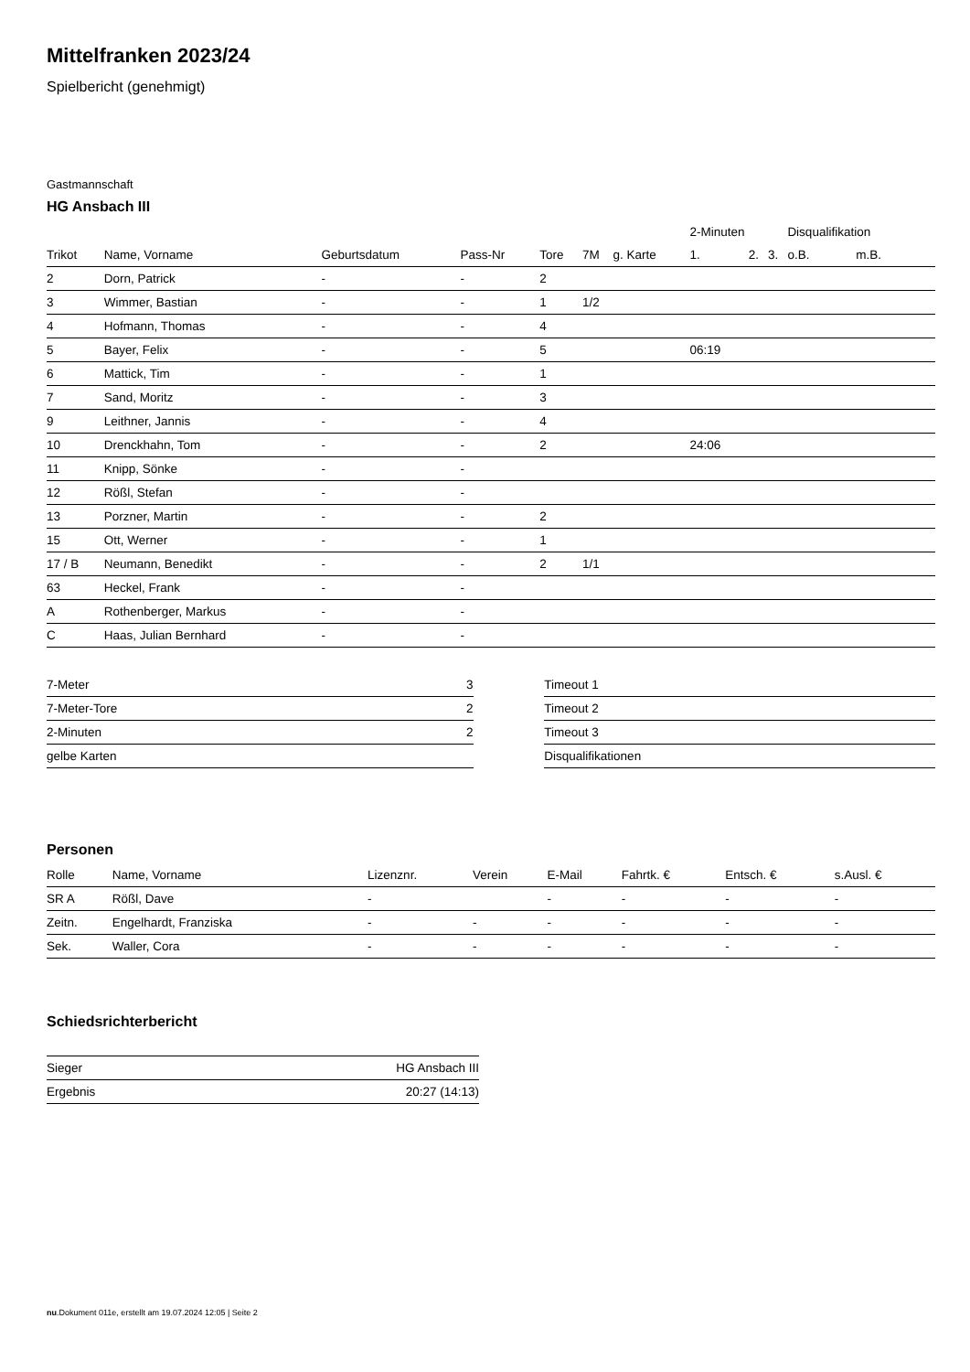Mittelfranken 2023/24
Spielbericht (genehmigt)
Gastmannschaft
HG Ansbach III
| | | | | | | | 2-Minuten | | | Disqualifikation | |
| --- | --- | --- | --- | --- | --- | --- | --- | --- | --- | --- | --- |
| Trikot | Name, Vorname | Geburtsdatum | Pass-Nr | Tore | 7M | g. Karte | 1. | 2. | 3. | o.B. | m.B. |
| 2 | Dorn, Patrick | - | - | 2 | | | | | | | |
| 3 | Wimmer, Bastian | - | - | 1 | 1/2 | | | | | | |
| 4 | Hofmann, Thomas | - | - | 4 | | | | | | | |
| 5 | Bayer, Felix | - | - | 5 | | | 06:19 | | | | |
| 6 | Mattick, Tim | - | - | 1 | | | | | | | |
| 7 | Sand, Moritz | - | - | 3 | | | | | | | |
| 9 | Leithner, Jannis | - | - | 4 | | | | | | | |
| 10 | Drenckhahn, Tom | - | - | 2 | | | 24:06 | | | | |
| 11 | Knipp, Sönke | - | - | | | | | | | | |
| 12 | Rößl, Stefan | - | - | | | | | | | | |
| 13 | Porzner, Martin | - | - | 2 | | | | | | | |
| 15 | Ott, Werner | - | - | 1 | | | | | | | |
| 17 / B | Neumann, Benedikt | - | - | 2 | 1/1 | | | | | | |
| 63 | Heckel, Frank | - | - | | | | | | | | |
| A | Rothenberger, Markus | - | - | | | | | | | | |
| C | Haas, Julian Bernhard | - | - | | | | | | | | |
| 7-Meter | 3 |
| 7-Meter-Tore | 2 |
| 2-Minuten | 2 |
| gelbe Karten | |
| Timeout 1 |
| Timeout 2 |
| Timeout 3 |
| Disqualifikationen |
Personen
| Rolle | Name, Vorname | Lizenznr. | Verein | E-Mail | Fahrtk. € | Entsch. € | s.Ausl. € |
| --- | --- | --- | --- | --- | --- | --- | --- |
| SR A | Rößl, Dave | - | | - | - | - | - |
| Zeitn. | Engelhardt, Franziska | - | - | - | - | - | - |
| Sek. | Waller, Cora | - | - | - | - | - | - |
Schiedsrichterbericht
| Sieger | HG Ansbach III |
| Ergebnis | 20:27 (14:13) |
nu.Dokument 011e, erstellt am 19.07.2024 12:05 | Seite 2